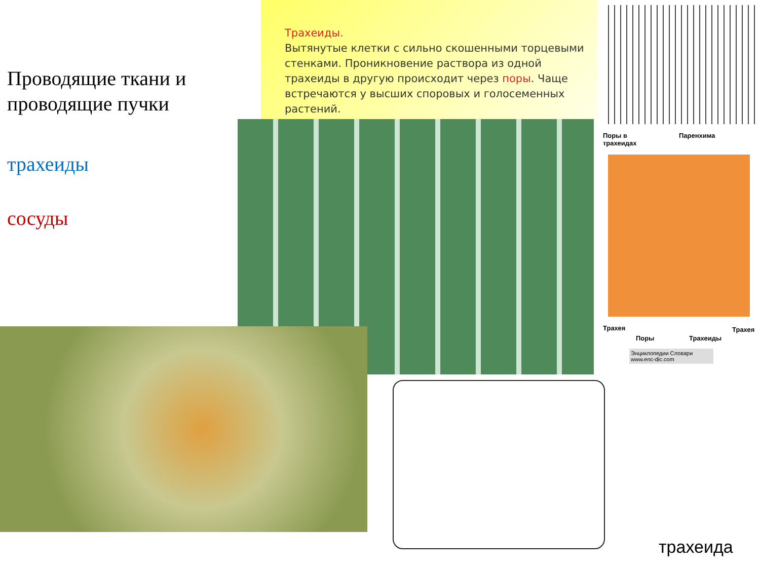Проводящие ткани и проводящие пучки
трахеиды
сосуды
Трахеиды.
Вытянутые клетки с сильно скошенными торцевыми стенками. Проникновение раствора из одной трахеиды в другую происходит через поры. Чаще встречаются у высших споровых и голосеменных растений.
Поры в
трахеидах
Паренхима
Трахея Трахея
Поры Трахеиды
Энциклопедии Словари
www.enc-dic.com
трахеида